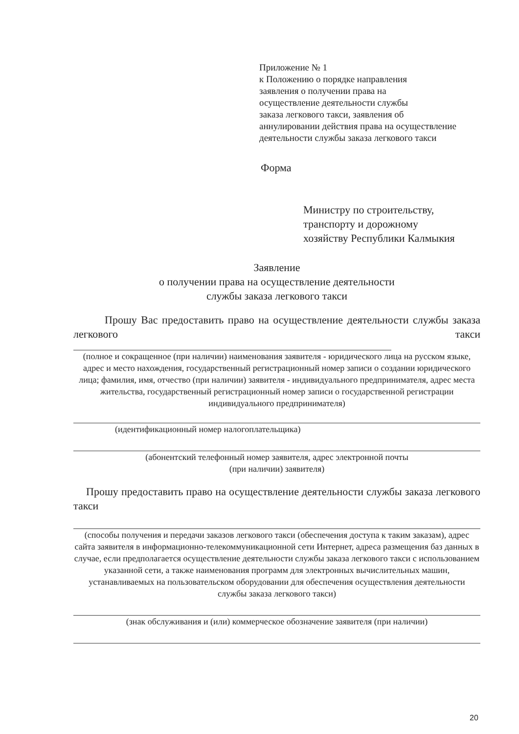Приложение № 1
к Положению о порядке направления
заявления о получении права на
осуществление деятельности службы
заказа легкового такси, заявления об
аннулировании действия права на осуществление
деятельности службы заказа легкового такси
Форма
Министру по строительству,
транспорту и дорожному
хозяйству Республики Калмыкия
Заявление
о получении права на осуществление деятельности
службы заказа легкового такси
Прошу Вас предоставить право на осуществление деятельности службы заказа легкового такси
(полное и сокращенное (при наличии) наименования заявителя - юридического лица на русском языке, адрес и место нахождения, государственный регистрационный номер записи о создании юридического лица; фамилия, имя, отчество (при наличии) заявителя - индивидуального предпринимателя, адрес места жительства, государственный регистрационный номер записи о государственной регистрации индивидуального предпринимателя)
(идентификационный номер налогоплательщика)
(абонентский телефонный номер заявителя, адрес электронной почты
(при наличии) заявителя)
Прошу предоставить право на осуществление деятельности службы заказа легкового такси
(способы получения и передачи заказов легкового такси (обеспечения доступа к таким заказам), адрес сайта заявителя в информационно-телекоммуникационной сети Интернет, адреса размещения баз данных в случае, если предполагается осуществление деятельности службы заказа легкового такси с использованием указанной сети, а также наименования программ для электронных вычислительных машин, устанавливаемых на пользовательском оборудовании для обеспечения осуществления деятельности службы заказа легкового такси)
(знак обслуживания и (или) коммерческое обозначение заявителя (при наличии)
20